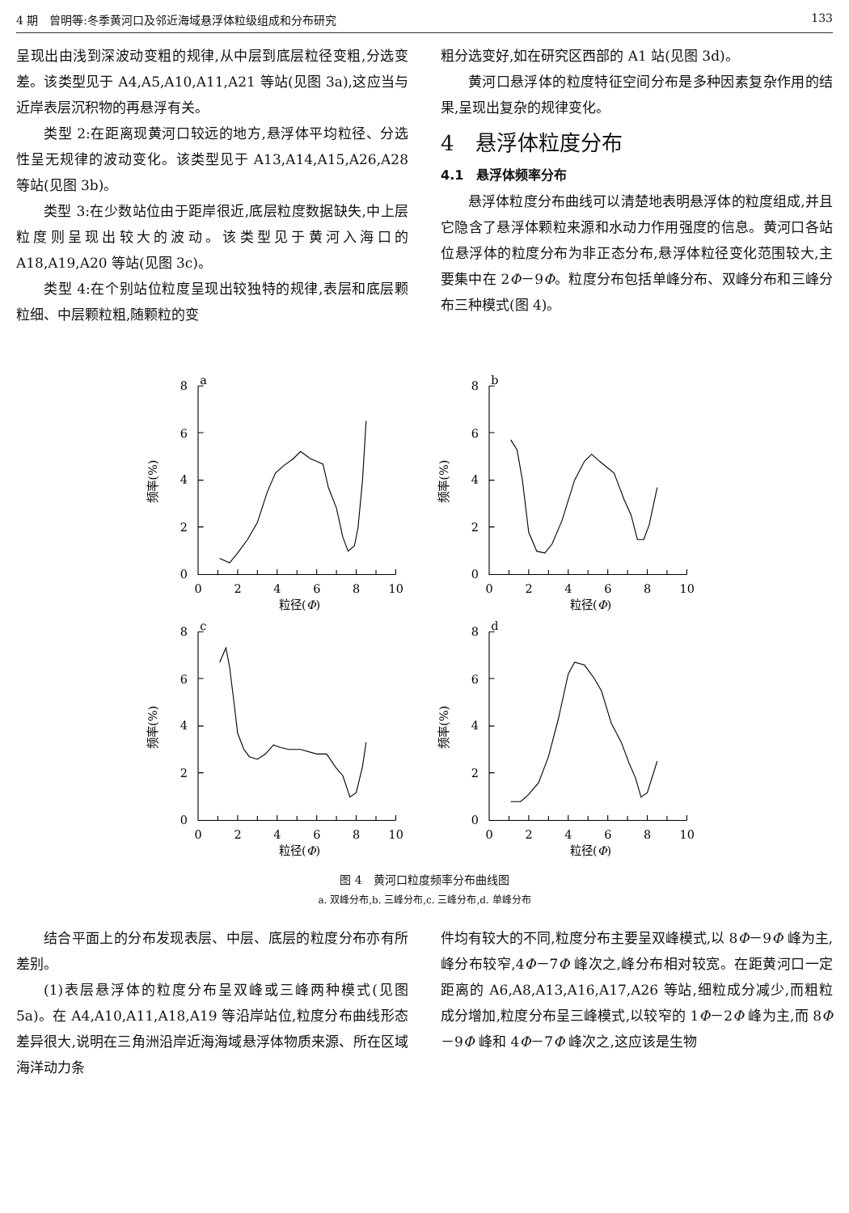4 期　曾明等:冬季黄河口及邻近海域悬浮体粒级组成和分布研究 133
呈现出由浅到深波动变粗的规律,从中层到底层粒径变粗,分选变差。该类型见于 A4,A5,A10,A11,A21 等站(见图 3a),这应当与近岸表层沉积物的再悬浮有关。
类型 2:在距离现黄河口较远的地方,悬浮体平均粒径、分选性呈无规律的波动变化。该类型见于 A13,A14,A15,A26,A28 等站(见图 3b)。
类型 3:在少数站位由于距岸很近,底层粒度数据缺失,中上层粒度则呈现出较大的波动。该类型见于黄河入海口的 A18,A19,A20 等站(见图 3c)。
类型 4:在个别站位粒度呈现出较独特的规律,表层和底层颗粒细、中层颗粒粗,随颗粒的变
粗分选变好,如在研究区西部的 A1 站(见图 3d)。
黄河口悬浮体的粒度特征空间分布是多种因素复杂作用的结果,呈现出复杂的规律变化。
4　悬浮体粒度分布
4.1　悬浮体频率分布
悬浮体粒度分布曲线可以清楚地表明悬浮体的粒度组成,并且它隐含了悬浮体颗粒来源和水动力作用强度的信息。黄河口各站位悬浮体的粒度分布为非正态分布,悬浮体粒径变化范围较大,主要集中在 2Φ－9Φ。粒度分布包括单峰分布、双峰分布和三峰分布三种模式(图 4)。
a
8
6
4
2
0
0
2
4
6
8
10
粒径(Φ)
频率(%)
b
8
6
4
2
0
0
2
4
6
8
10
粒径(Φ)
频率(%)
c
8
6
4
2
0
0
2
4
6
8
10
粒径(Φ)
频率(%)
d
8
6
4
2
0
0
2
4
6
8
10
粒径(Φ)
频率(%)
图 4　黄河口粒度频率分布曲线图
a. 双峰分布,b. 三峰分布,c. 三峰分布,d. 单峰分布
结合平面上的分布发现表层、中层、底层的粒度分布亦有所差别。
(1)表层悬浮体的粒度分布呈双峰或三峰两种模式(见图 5a)。在 A4,A10,A11,A18,A19 等沿岸站位,粒度分布曲线形态差异很大,说明在三角洲沿岸近海海域悬浮体物质来源、所在区域海洋动力条
件均有较大的不同,粒度分布主要呈双峰模式,以 8Φ－9Φ 峰为主,峰分布较窄,4Φ－7Φ 峰次之,峰分布相对较宽。在距黄河口一定距离的 A6,A8,A13,A16,A17,A26 等站,细粒成分减少,而粗粒成分增加,粒度分布呈三峰模式,以较窄的 1Φ－2Φ 峰为主,而 8Φ－9Φ 峰和 4Φ－7Φ 峰次之,这应该是生物